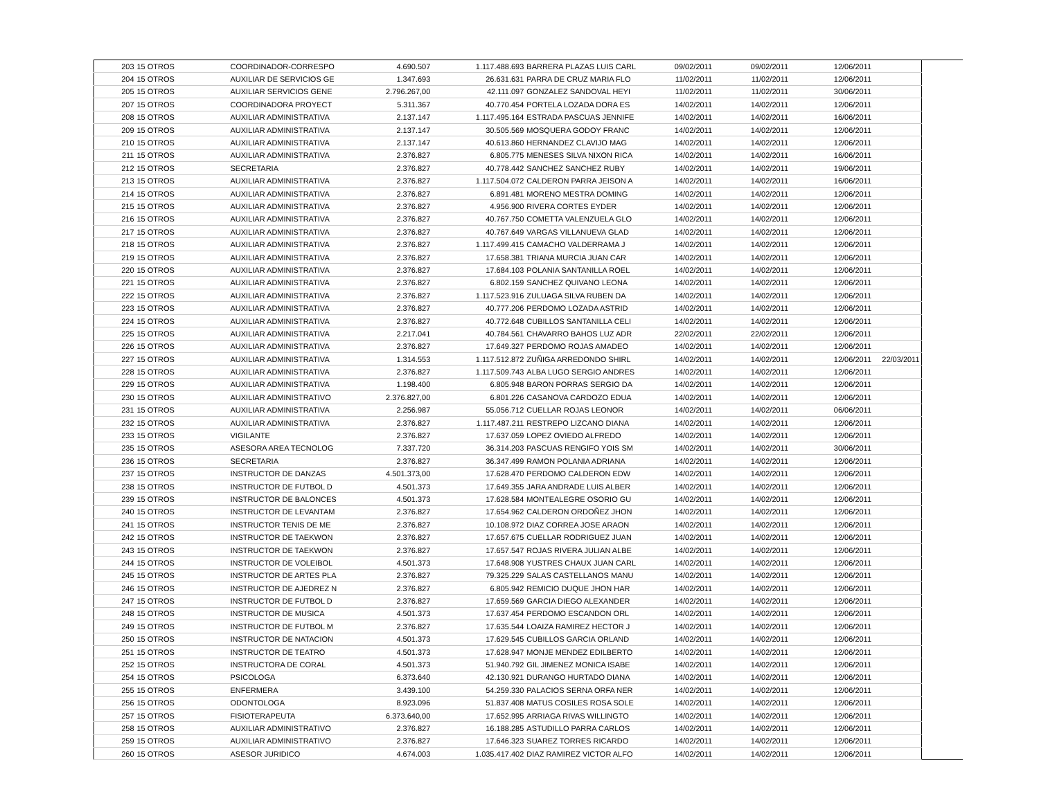| 203 | 15 OTROS | COORDINADOR-CORRESPO | 4.690.507 | 1.117.488.693 | BARRERA PLAZAS LUIS CARL | 09/02/2011 | 09/02/2011 | 12/06/2011 | |
| 204 | 15 OTROS | AUXILIAR DE SERVICIOS GE | 1.347.693 | 26.631.631 | PARRA DE CRUZ MARIA FLO | 11/02/2011 | 11/02/2011 | 12/06/2011 | |
| 205 | 15 OTROS | AUXILIAR SERVICIOS GENE | 2.796.267,00 | 42.111.097 | GONZALEZ SANDOVAL HEYI | 11/02/2011 | 11/02/2011 | 30/06/2011 | |
| 207 | 15 OTROS | COORDINADORA PROYECT | 5.311.367 | 40.770.454 | PORTELA LOZADA DORA ES | 14/02/2011 | 14/02/2011 | 12/06/2011 | |
| 208 | 15 OTROS | AUXILIAR ADMINISTRATIVA | 2.137.147 | 1.117.495.164 | ESTRADA PASCUAS JENNIFE | 14/02/2011 | 14/02/2011 | 16/06/2011 | |
| 209 | 15 OTROS | AUXILIAR ADMINISTRATIVA | 2.137.147 | 30.505.569 | MOSQUERA GODOY FRANC | 14/02/2011 | 14/02/2011 | 12/06/2011 | |
| 210 | 15 OTROS | AUXILIAR ADMINISTRATIVA | 2.137.147 | 40.613.860 | HERNANDEZ CLAVIJO MAG | 14/02/2011 | 14/02/2011 | 12/06/2011 | |
| 211 | 15 OTROS | AUXILIAR ADMINISTRATIVA | 2.376.827 | 6.805.775 | MENESES SILVA NIXON RICA | 14/02/2011 | 14/02/2011 | 16/06/2011 | |
| 212 | 15 OTROS | SECRETARIA | 2.376.827 | 40.778.442 | SANCHEZ SANCHEZ RUBY | 14/02/2011 | 14/02/2011 | 19/06/2011 | |
| 213 | 15 OTROS | AUXILIAR ADMINISTRATIVA | 2.376.827 | 1.117.504.072 | CALDERON PARRA JEISON A | 14/02/2011 | 14/02/2011 | 16/06/2011 | |
| 214 | 15 OTROS | AUXILIAR ADMINISTRATIVA | 2.376.827 | 6.891.481 | MORENO MESTRA DOMING | 14/02/2011 | 14/02/2011 | 12/06/2011 | |
| 215 | 15 OTROS | AUXILIAR ADMINISTRATIVA | 2.376.827 | 4.956.900 | RIVERA CORTES EYDER | 14/02/2011 | 14/02/2011 | 12/06/2011 | |
| 216 | 15 OTROS | AUXILIAR ADMINISTRATIVA | 2.376.827 | 40.767.750 | COMETTA VALENZUELA GLO | 14/02/2011 | 14/02/2011 | 12/06/2011 | |
| 217 | 15 OTROS | AUXILIAR ADMINISTRATIVA | 2.376.827 | 40.767.649 | VARGAS VILLANUEVA GLAD | 14/02/2011 | 14/02/2011 | 12/06/2011 | |
| 218 | 15 OTROS | AUXILIAR ADMINISTRATIVA | 2.376.827 | 1.117.499.415 | CAMACHO VALDERRAMA J | 14/02/2011 | 14/02/2011 | 12/06/2011 | |
| 219 | 15 OTROS | AUXILIAR ADMINISTRATIVA | 2.376.827 | 17.658.381 | TRIANA MURCIA JUAN CAR | 14/02/2011 | 14/02/2011 | 12/06/2011 | |
| 220 | 15 OTROS | AUXILIAR ADMINISTRATIVA | 2.376.827 | 17.684.103 | POLANIA SANTANILLA ROEL | 14/02/2011 | 14/02/2011 | 12/06/2011 | |
| 221 | 15 OTROS | AUXILIAR ADMINISTRATIVA | 2.376.827 | 6.802.159 | SANCHEZ QUIVANO LEONA | 14/02/2011 | 14/02/2011 | 12/06/2011 | |
| 222 | 15 OTROS | AUXILIAR ADMINISTRATIVA | 2.376.827 | 1.117.523.916 | ZULUAGA SILVA RUBEN DA | 14/02/2011 | 14/02/2011 | 12/06/2011 | |
| 223 | 15 OTROS | AUXILIAR ADMINISTRATIVA | 2.376.827 | 40.777.206 | PERDOMO LOZADA ASTRID | 14/02/2011 | 14/02/2011 | 12/06/2011 | |
| 224 | 15 OTROS | AUXILIAR ADMINISTRATIVA | 2.376.827 | 40.772.648 | CUBILLOS SANTANILLA CELI | 14/02/2011 | 14/02/2011 | 12/06/2011 | |
| 225 | 15 OTROS | AUXILIAR ADMINISTRATIVA | 2.217.041 | 40.784.561 | CHAVARRO BAHOS LUZ ADR | 22/02/2011 | 22/02/2011 | 12/06/2011 | |
| 226 | 15 OTROS | AUXILIAR ADMINISTRATIVA | 2.376.827 | 17.649.327 | PERDOMO ROJAS AMADEO | 14/02/2011 | 14/02/2011 | 12/06/2011 | |
| 227 | 15 OTROS | AUXILIAR ADMINISTRATIVA | 1.314.553 | 1.117.512.872 | ZUÑIGA ARREDONDO SHIRL | 14/02/2011 | 14/02/2011 | 12/06/2011 | 22/03/2011 |
| 228 | 15 OTROS | AUXILIAR ADMINISTRATIVA | 2.376.827 | 1.117.509.743 | ALBA LUGO SERGIO ANDRES | 14/02/2011 | 14/02/2011 | 12/06/2011 | |
| 229 | 15 OTROS | AUXILIAR ADMINISTRATIVA | 1.198.400 | 6.805.948 | BARON PORRAS SERGIO DA | 14/02/2011 | 14/02/2011 | 12/06/2011 | |
| 230 | 15 OTROS | AUXILIAR ADMINISTRATIVO | 2.376.827,00 | 6.801.226 | CASANOVA CARDOZO EDUA | 14/02/2011 | 14/02/2011 | 12/06/2011 | |
| 231 | 15 OTROS | AUXILIAR ADMINISTRATIVA | 2.256.987 | 55.056.712 | CUELLAR ROJAS LEONOR | 14/02/2011 | 14/02/2011 | 06/06/2011 | |
| 232 | 15 OTROS | AUXILIAR ADMINISTRATIVA | 2.376.827 | 1.117.487.211 | RESTREPO LIZCANO DIANA | 14/02/2011 | 14/02/2011 | 12/06/2011 | |
| 233 | 15 OTROS | VIGILANTE | 2.376.827 | 17.637.059 | LOPEZ OVIEDO ALFREDO | 14/02/2011 | 14/02/2011 | 12/06/2011 | |
| 235 | 15 OTROS | ASESORA AREA TECNOLOG | 7.337.720 | 36.314.203 | PASCUAS RENGIFO YOIS SM | 14/02/2011 | 14/02/2011 | 30/06/2011 | |
| 236 | 15 OTROS | SECRETARIA | 2.376.827 | 36.347.499 | RAMON POLANIA ADRIANA | 14/02/2011 | 14/02/2011 | 12/06/2011 | |
| 237 | 15 OTROS | INSTRUCTOR DE DANZAS | 4.501.373,00 | 17.628.470 | PERDOMO CALDERON EDW | 14/02/2011 | 14/02/2011 | 12/06/2011 | |
| 238 | 15 OTROS | INSTRUCTOR DE FUTBOL D | 4.501.373 | 17.649.355 | JARA ANDRADE LUIS ALBER | 14/02/2011 | 14/02/2011 | 12/06/2011 | |
| 239 | 15 OTROS | INSTRUCTOR DE BALONCES | 4.501.373 | 17.628.584 | MONTEALEGRE OSORIO GU | 14/02/2011 | 14/02/2011 | 12/06/2011 | |
| 240 | 15 OTROS | INSTRUCTOR DE LEVANTAM | 2.376.827 | 17.654.962 | CALDERON ORDOÑEZ JHON | 14/02/2011 | 14/02/2011 | 12/06/2011 | |
| 241 | 15 OTROS | INSTRUCTOR TENIS DE ME | 2.376.827 | 10.108.972 | DIAZ CORREA JOSE ARAON | 14/02/2011 | 14/02/2011 | 12/06/2011 | |
| 242 | 15 OTROS | INSTRUCTOR DE TAEKWON | 2.376.827 | 17.657.675 | CUELLAR RODRIGUEZ JUAN | 14/02/2011 | 14/02/2011 | 12/06/2011 | |
| 243 | 15 OTROS | INSTRUCTOR DE TAEKWON | 2.376.827 | 17.657.547 | ROJAS RIVERA JULIAN ALBE | 14/02/2011 | 14/02/2011 | 12/06/2011 | |
| 244 | 15 OTROS | INSTRUCTOR DE VOLEIBOL | 4.501.373 | 17.648.908 | YUSTRES CHAUX JUAN CARL | 14/02/2011 | 14/02/2011 | 12/06/2011 | |
| 245 | 15 OTROS | INSTRUCTOR DE ARTES PLA | 2.376.827 | 79.325.229 | SALAS CASTELLANOS MANU | 14/02/2011 | 14/02/2011 | 12/06/2011 | |
| 246 | 15 OTROS | INSTRUCTOR DE AJEDREZ N | 2.376.827 | 6.805.942 | REMICIO DUQUE JHON HAR | 14/02/2011 | 14/02/2011 | 12/06/2011 | |
| 247 | 15 OTROS | INSTRUCTOR DE FUTBOL D | 2.376.827 | 17.659.569 | GARCIA DIEGO ALEXANDER | 14/02/2011 | 14/02/2011 | 12/06/2011 | |
| 248 | 15 OTROS | INSTRUCTOR DE MUSICA | 4.501.373 | 17.637.454 | PERDOMO ESCANDON ORL | 14/02/2011 | 14/02/2011 | 12/06/2011 | |
| 249 | 15 OTROS | INSTRUCTOR DE FUTBOL M | 2.376.827 | 17.635.544 | LOAIZA RAMIREZ HECTOR J | 14/02/2011 | 14/02/2011 | 12/06/2011 | |
| 250 | 15 OTROS | INSTRUCTOR DE NATACION | 4.501.373 | 17.629.545 | CUBILLOS GARCIA ORLAND | 14/02/2011 | 14/02/2011 | 12/06/2011 | |
| 251 | 15 OTROS | INSTRUCTOR DE TEATRO | 4.501.373 | 17.628.947 | MONJE MENDEZ EDILBERTO | 14/02/2011 | 14/02/2011 | 12/06/2011 | |
| 252 | 15 OTROS | INSTRUCTORA DE CORAL | 4.501.373 | 51.940.792 | GIL JIMENEZ MONICA ISABE | 14/02/2011 | 14/02/2011 | 12/06/2011 | |
| 254 | 15 OTROS | PSICOLOGA | 6.373.640 | 42.130.921 | DURANGO HURTADO DIANA | 14/02/2011 | 14/02/2011 | 12/06/2011 | |
| 255 | 15 OTROS | ENFERMERA | 3.439.100 | 54.259.330 | PALACIOS SERNA ORFA NER | 14/02/2011 | 14/02/2011 | 12/06/2011 | |
| 256 | 15 OTROS | ODONTOLOGA | 8.923.096 | 51.837.408 | MATUS COSILES ROSA SOLE | 14/02/2011 | 14/02/2011 | 12/06/2011 | |
| 257 | 15 OTROS | FISIOTERAPEUTA | 6.373.640,00 | 17.652.995 | ARRIAGA RIVAS WILLINGTO | 14/02/2011 | 14/02/2011 | 12/06/2011 | |
| 258 | 15 OTROS | AUXILIAR ADMINISTRATIVO | 2.376.827 | 16.188.285 | ASTUDILLO PARRA CARLOS | 14/02/2011 | 14/02/2011 | 12/06/2011 | |
| 259 | 15 OTROS | AUXILIAR ADMINISTRATIVO | 2.376.827 | 17.646.323 | SUAREZ TORRES RICARDO | 14/02/2011 | 14/02/2011 | 12/06/2011 | |
| 260 | 15 OTROS | ASESOR JURIDICO | 4.674.003 | 1.035.417.402 | DIAZ RAMIREZ VICTOR ALFO | 14/02/2011 | 14/02/2011 | 12/06/2011 | |